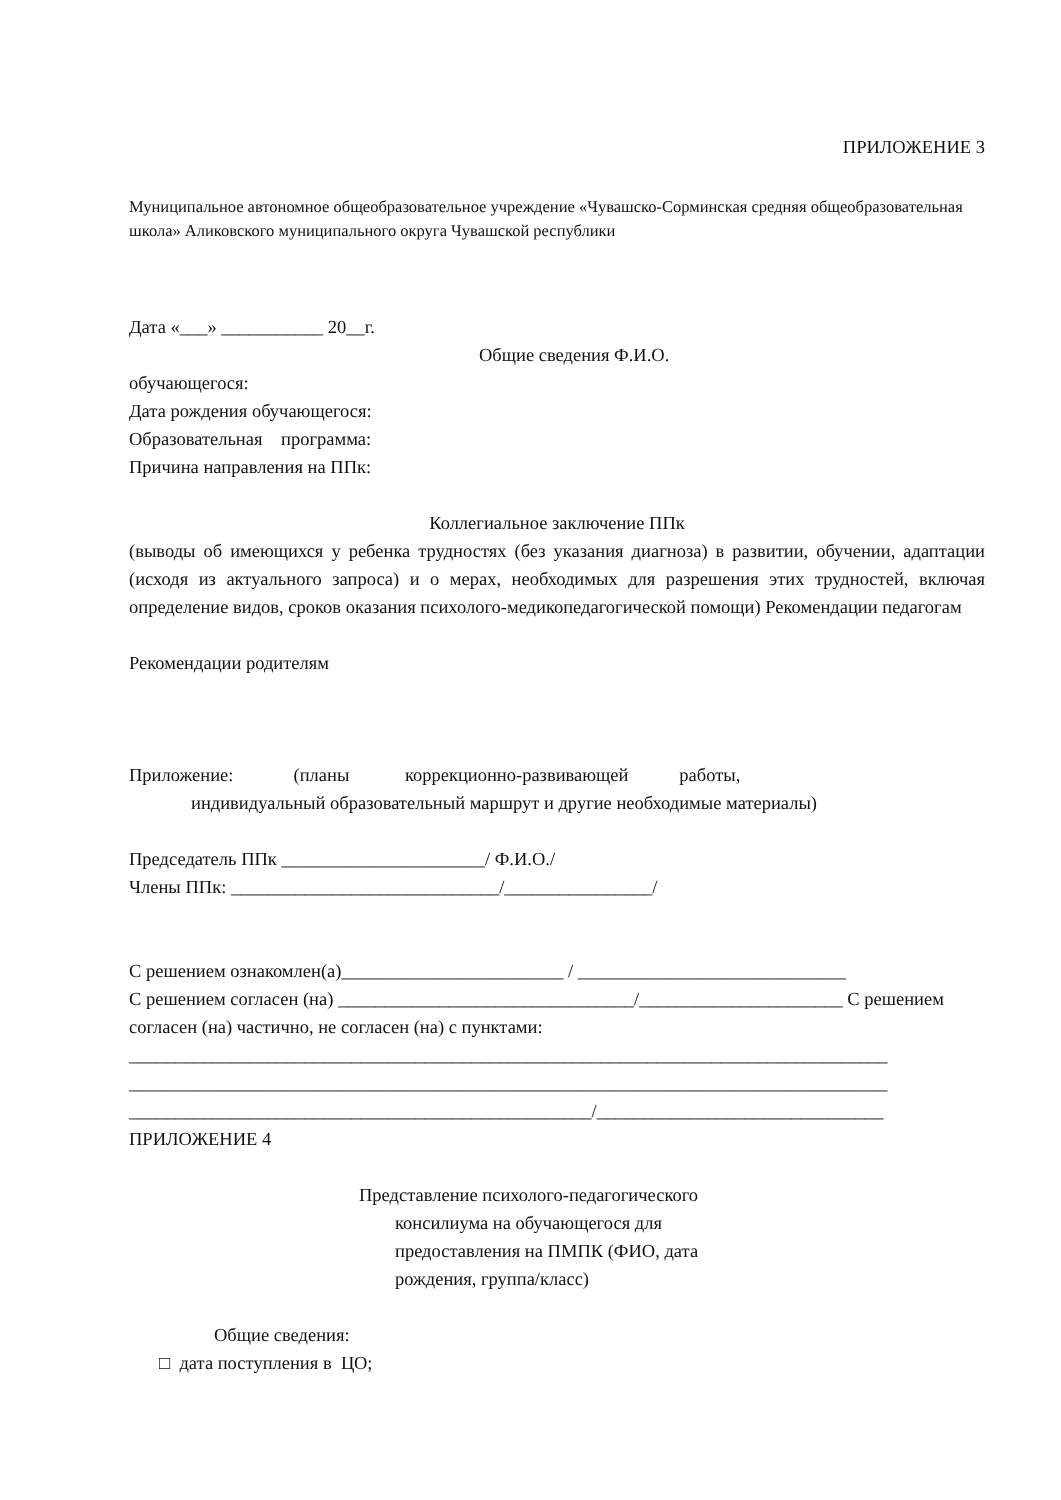ПРИЛОЖЕНИЕ 3
Муниципальное автономное общеобразовательное учреждение «Чувашско-Сорминская средняя общеобразовательная школа» Аликовского муниципального округа Чувашской республики
Дата «___» ___________ 20__г.
Общие сведения Ф.И.О.
обучающегося:
Дата рождения обучающегося:
Образовательная программа:
Причина направления на ППк:
Коллегиальное заключение ППк
(выводы об имеющихся у ребенка трудностях (без указания диагноза) в развитии, обучении, адаптации (исходя из актуального запроса) и о мерах, необходимых для разрешения этих трудностей, включая определение видов, сроков оказания психолого-медикопедагогической помощи) Рекомендации педагогам
Рекомендации родителям
Приложение: (планы коррекционно-развивающей работы,
индивидуальный образовательный маршрут и другие необходимые материалы)
Председатель ППк ______________________/ Ф.И.О./
Члены ППк: _____________________________/________________/
С решением ознакомлен(а)________________________ / _____________________________
С решением согласен (на) ________________________________/______________________ С решением согласен (на) частично, не согласен (на) с пунктами:
__________________________________________________________________________________
__________________________________________________________________________________
__________________________________________________/_______________________________
ПРИЛОЖЕНИЕ 4
Представление психолого-педагогического
консилиума на обучающегося для предоставления на ПМПК (ФИО, дата рождения, группа/класс)
Общие сведения:
□ дата поступления в ЦО;